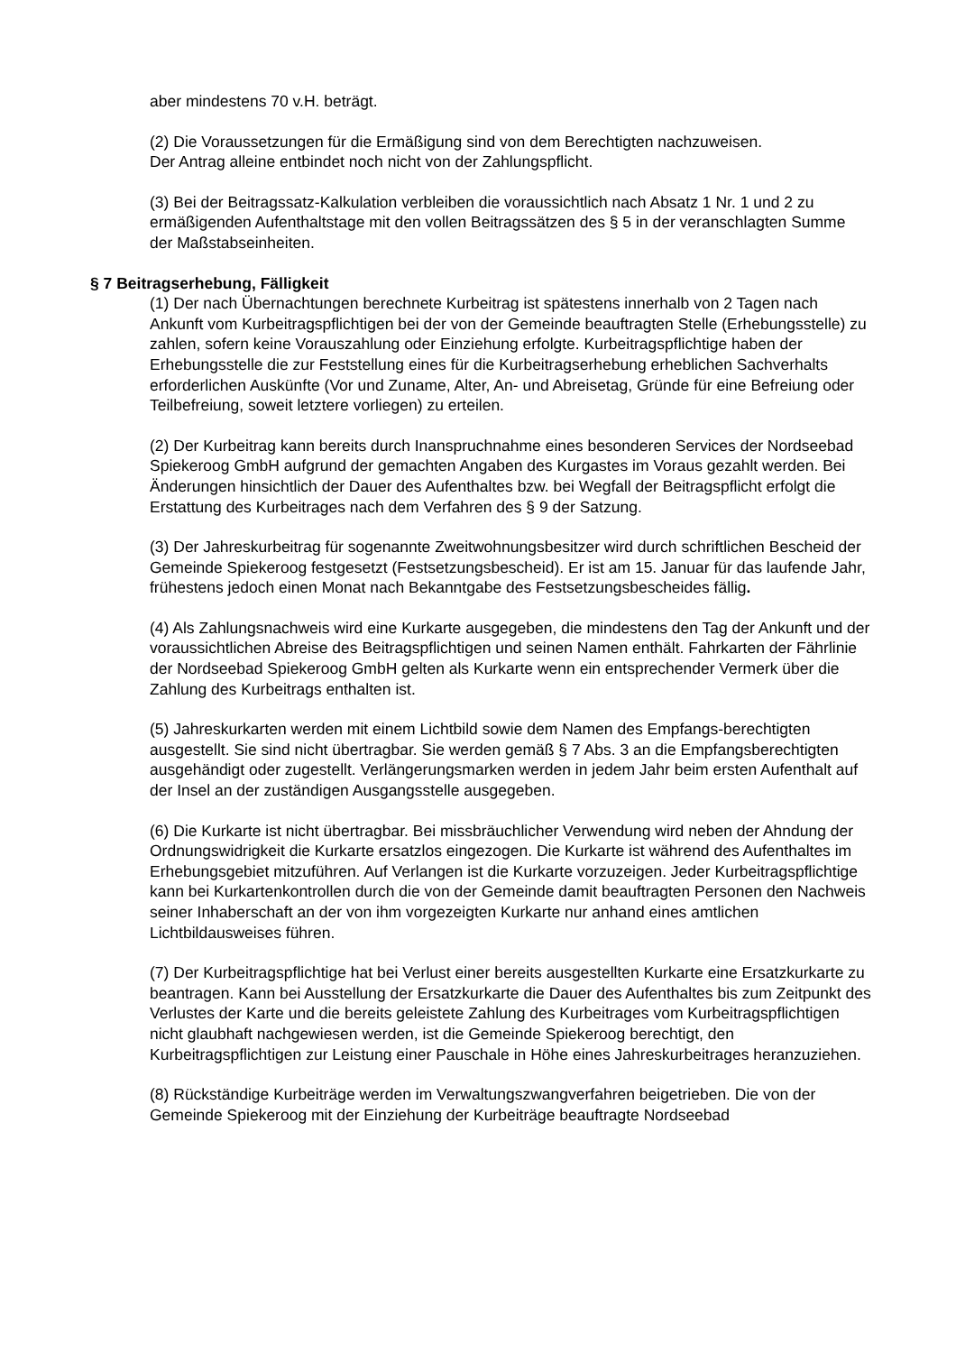aber mindestens 70 v.H. beträgt.
(2) Die Voraussetzungen für die Ermäßigung sind von dem Berechtigten nachzuweisen.
Der Antrag alleine entbindet noch nicht von der Zahlungspflicht.
(3) Bei der Beitragssatz-Kalkulation verbleiben die voraussichtlich nach Absatz 1 Nr. 1 und 2 zu ermäßigenden Aufenthaltstage mit den vollen Beitragssätzen des § 5 in der veranschlagten Summe der Maßstabseinheiten.
§ 7 Beitragserhebung, Fälligkeit
(1) Der nach Übernachtungen berechnete Kurbeitrag ist spätestens innerhalb von 2 Tagen nach Ankunft vom Kurbeitragspflichtigen bei der von der Gemeinde beauftragten Stelle (Erhebungsstelle) zu zahlen, sofern keine Vorauszahlung oder Einziehung erfolgte. Kurbeitragspflichtige haben der Erhebungsstelle die zur Feststellung eines für die Kurbeitragserhebung erheblichen Sachverhalts erforderlichen Auskünfte (Vor und Zuname, Alter, An- und Abreisetag, Gründe für eine Befreiung oder Teilbefreiung, soweit letztere vorliegen) zu erteilen.
(2) Der Kurbeitrag kann bereits durch Inanspruchnahme eines besonderen Services der Nordseebad Spiekeroog GmbH aufgrund der gemachten Angaben des Kurgastes im Voraus gezahlt werden. Bei Änderungen hinsichtlich der Dauer des Aufenthaltes bzw. bei Wegfall der Beitragspflicht erfolgt die Erstattung des Kurbeitrages nach dem Verfahren des § 9 der Satzung.
(3) Der Jahreskurbeitrag für sogenannte Zweitwohnungsbesitzer wird durch schriftlichen Bescheid der Gemeinde Spiekeroog festgesetzt (Festsetzungsbescheid). Er ist am 15. Januar für das laufende Jahr, frühestens jedoch einen Monat nach Bekanntgabe des Festsetzungsbescheides fällig.
(4) Als Zahlungsnachweis wird eine Kurkarte ausgegeben, die mindestens den Tag der Ankunft und der voraussichtlichen Abreise des Beitragspflichtigen und seinen Namen enthält. Fahrkarten der Fährlinie der Nordseebad Spiekeroog GmbH gelten als Kurkarte wenn ein entsprechender Vermerk über die Zahlung des Kurbeitrags enthalten ist.
(5) Jahreskurkarten werden mit einem Lichtbild sowie dem Namen des Empfangs-berechtigten ausgestellt. Sie sind nicht übertragbar. Sie werden gemäß § 7 Abs. 3 an die Empfangsberechtigten ausgehändigt oder zugestellt. Verlängerungsmarken werden in jedem Jahr beim ersten Aufenthalt auf der Insel an der zuständigen Ausgangsstelle ausgegeben.
(6) Die Kurkarte ist nicht übertragbar. Bei missbräuchlicher Verwendung wird neben der Ahndung der Ordnungswidrigkeit die Kurkarte ersatzlos eingezogen. Die Kurkarte ist während des Aufenthaltes im Erhebungsgebiet mitzuführen. Auf Verlangen ist die Kurkarte vorzuzeigen. Jeder Kurbeitragspflichtige kann bei Kurkartenkontrollen durch die von der Gemeinde damit beauftragten Personen den Nachweis seiner Inhaberschaft an der von ihm vorgezeigten Kurkarte nur anhand eines amtlichen Lichtbildausweises führen.
(7) Der Kurbeitragspflichtige hat bei Verlust einer bereits ausgestellten Kurkarte eine Ersatzkurkarte zu beantragen. Kann bei Ausstellung der Ersatzkurkarte die Dauer des Aufenthaltes bis zum Zeitpunkt des Verlustes der Karte und die bereits geleistete Zahlung des Kurbeitrages vom Kurbeitragspflichtigen nicht glaubhaft nachgewiesen werden, ist die Gemeinde Spiekeroog berechtigt, den Kurbeitragspflichtigen zur Leistung einer Pauschale in Höhe eines Jahreskurbeitrages heranzuziehen.
(8) Rückständige Kurbeiträge werden im Verwaltungszwangverfahren beigetrieben. Die von der Gemeinde Spiekeroog mit der Einziehung der Kurbeiträge beauftragte Nordseebad